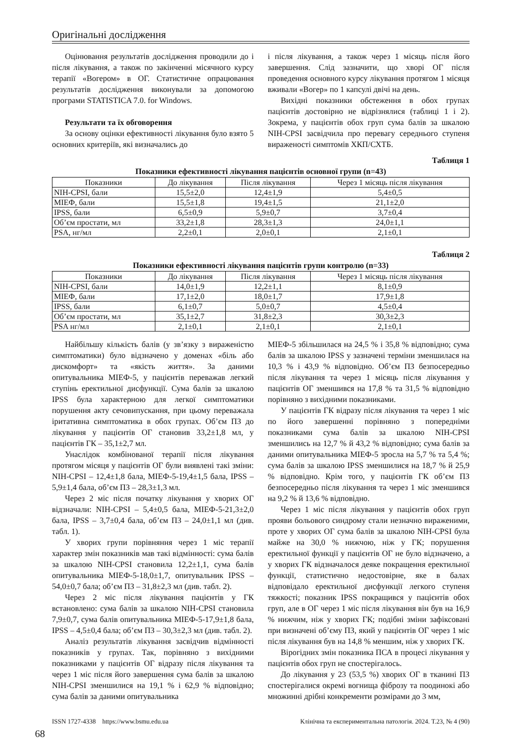Оригінальні дослідження
Оцінювання результатів дослідження проводили до і після лікування, а також по закінченні місячного курсу терапії «Вогером» в ОГ. Статистичне опрацювання результатів дослідження виконували за допомогою програми STATISTICA 7.0. for Windows.
Результати та їх обговорення
За основу оцінки ефективності лікування було взято 5 основних критеріїв, які визначались до
і після лікування, а також через 1 місяць після його завершення. Слід зазначити, що хворі ОГ після проведення основного курсу лікування протягом 1 місяця вживали «Вогер» по 1 капсулі двічі на день.
Вихідні показники обстеження в обох групах пацієнтів достовірно не відрізнялися (таблиці 1 і 2). Зокрема, у пацієнтів обох груп сума балів за шкалою NIH-CPSI засвідчила про перевагу середнього ступеня вираженості симптомів ХКП/СХТБ.
Таблиця 1
Показники ефективності лікування пацієнтів основної групи (n=43)
| Показники | До лікування | Після лікування | Через 1 місяць після лікування |
| --- | --- | --- | --- |
| NIH-CPSI, бали | 15,5±2,0 | 12,4±1,9 | 5,4±0,5 |
| МІЕФ, бали | 15,5±1,8 | 19,4±1,5 | 21,1±2,0 |
| IPSS, бали | 6,5±0,9 | 5,9±0,7 | 3,7±0,4 |
| Об’єм простати, мл | 33,2±1,8 | 28,3±1,3 | 24,0±1,1 |
| PSA, нг/мл | 2,2±0,1 | 2,0±0,1 | 2,1±0,1 |
Таблиця 2
Показники ефективності лікування пацієнтів групи контролю (n=33)
| Показники | До лікування | Після лікування | Через 1 місяць після лікування |
| --- | --- | --- | --- |
| NIH-CPSI, бали | 14,0±1,9 | 12,2±1,1 | 8,1±0,9 |
| МІЕФ, бали | 17,1±2,0 | 18,0±1,7 | 17,9±1,8 |
| IPSS, бали | 6,1±0,7 | 5,0±0,7 | 4,5±0,4 |
| Об’єм простати, мл | 35,1±2,7 | 31,8±2,3 | 30,3±2,3 |
| PSA нг/мл | 2,1±0,1 | 2,1±0,1 | 2,1±0,1 |
Найбільшу кількість балів (у зв’язку з вираженістю симптоматики) було відзначено у доменах «біль або дискомфорт» та «якість життя». За даними опитувальника МІЕФ-5, у пацієнтів переважав легкий ступінь еректильної дисфункції. Сума балів за шкалою IPSS була характерною для легкої симптоматики порушення акту сечовипускання, при цьому переважала іритативна симптоматика в обох групах. Об’єм ПЗ до лікування у пацієнтів ОГ становив 33,2±1,8 мл, у пацієнтів ГК – 35,1±2,7 мл.
Унаслідок комбінованої терапії після лікування протягом місяця у пацієнтів ОГ були виявлені такі зміни: NIH-CPSI – 12,4±1,8 бала, МІЕФ-5-19,4±1,5 бала, IPSS – 5,9±1,4 бала, об’єм ПЗ – 28,3±1,3 мл.
Через 2 міс після початку лікування у хворих ОГ відзначали: NIH-CPSI – 5,4±0,5 бала, МІЕФ-5-21,3±2,0 бала, IPSS – 3,7±0,4 бала, об’єм ПЗ – 24,0±1,1 мл (див. табл. 1).
У хворих групи порівняння через 1 міс терапії характер змін показників мав такі відмінності: сума балів за шкалою NIH-CPSI становила 12,2±1,1, сума балів опитувальника МІЕФ-5-18,0±1,7, опитувальник IPSS –54,0±0,7 бала; об’єм ПЗ – 31,8±2,3 мл (див. табл. 2).
Через 2 міс після лікування пацієнтів у ГК встановлено: сума балів за шкалою NIH-CPSI становила 7,9±0,7, сума балів опитувальника МІЕФ-5-17,9±1,8 бала, IPSS – 4,5±0,4 бала; об’єм ПЗ – 30,3±2,3 мл (див. табл. 2).
Аналіз результатів лікування засвідчив відмінності показників у групах. Так, порівняно з вихідними показниками у пацієнтів ОГ відразу після лікування та через 1 міс після його завершення сума балів за шкалою NIH-CPSI зменшилися на 19,1 % і 62,9 % відповідно; сума балів за даними опитувальника
МІЕФ-5 збільшилася на 24,5 % і 35,8 % відповідно; сума балів за шкалою IPSS у зазначені терміни зменшилася на 10,3 % і 43,9 % відповідно. Об’єм ПЗ безпосередньо після лікування та через 1 місяць після лікування у пацієнтів ОГ зменшився на 17,8 % та 31,5 % відповідно порівняно з вихідними показниками.
У пацієнтів ГК відразу після лікування та через 1 міс по його завершенні порівняно з попередніми показниками сума балів за шкалою NIH-CPSI зменшились на 12,7 % й 43,2 % відповідно; сума балів за даними опитувальника МІЕФ-5 зросла на 5,7 % та 5,4 %; сума балів за шкалою IPSS зменшилися на 18,7 % й 25,9 % відповідно. Крім того, у пацієнтів ГК об’єм ПЗ безпосередньо після лікування та через 1 міс зменшився на 9,2 % й 13,6 % відповідно.
Через 1 міс після лікування у пацієнтів обох груп прояви больового синдрому стали незначно вираженими, проте у хворих ОГ сума балів за шкалою NIH-CPSI була майже на 30,0 % нижчою, ніж у ГК; порушення еректильної функції у пацієнтів ОГ не було відзначено, а у хворих ГК відзначалося деяке покращення еректильної функції, статистично недостовірне, яке в балах відповідало еректильної дисфункції легкого ступеня тяжкості; показник IPSS покращився у пацієнтів обох груп, але в ОГ через 1 міс після лікування він був на 16,9 % нижчим, ніж у хворих ГК; подібні зміни зафіксовані при визначені об’єму ПЗ, який у пацієнтів ОГ через 1 міс після лікування був на 14,8 % меншим, ніж у хворих ГК.
Вірогідних змін показника ПСА в процесі лікування у пацієнтів обох груп не спостерігалось.
До лікування у 23 (53,5 %) хворих ОГ в тканині ПЗ спостерігалися окремі вогнища фіброзу та поодинокі або множинні дрібні конкременти розмірами до 3 мм,
ISSN 1727-4338 https://www.bsmu.edu.ua Клінічна та експериментальна патологія. 2024. Т.23, № 4 (90)
68